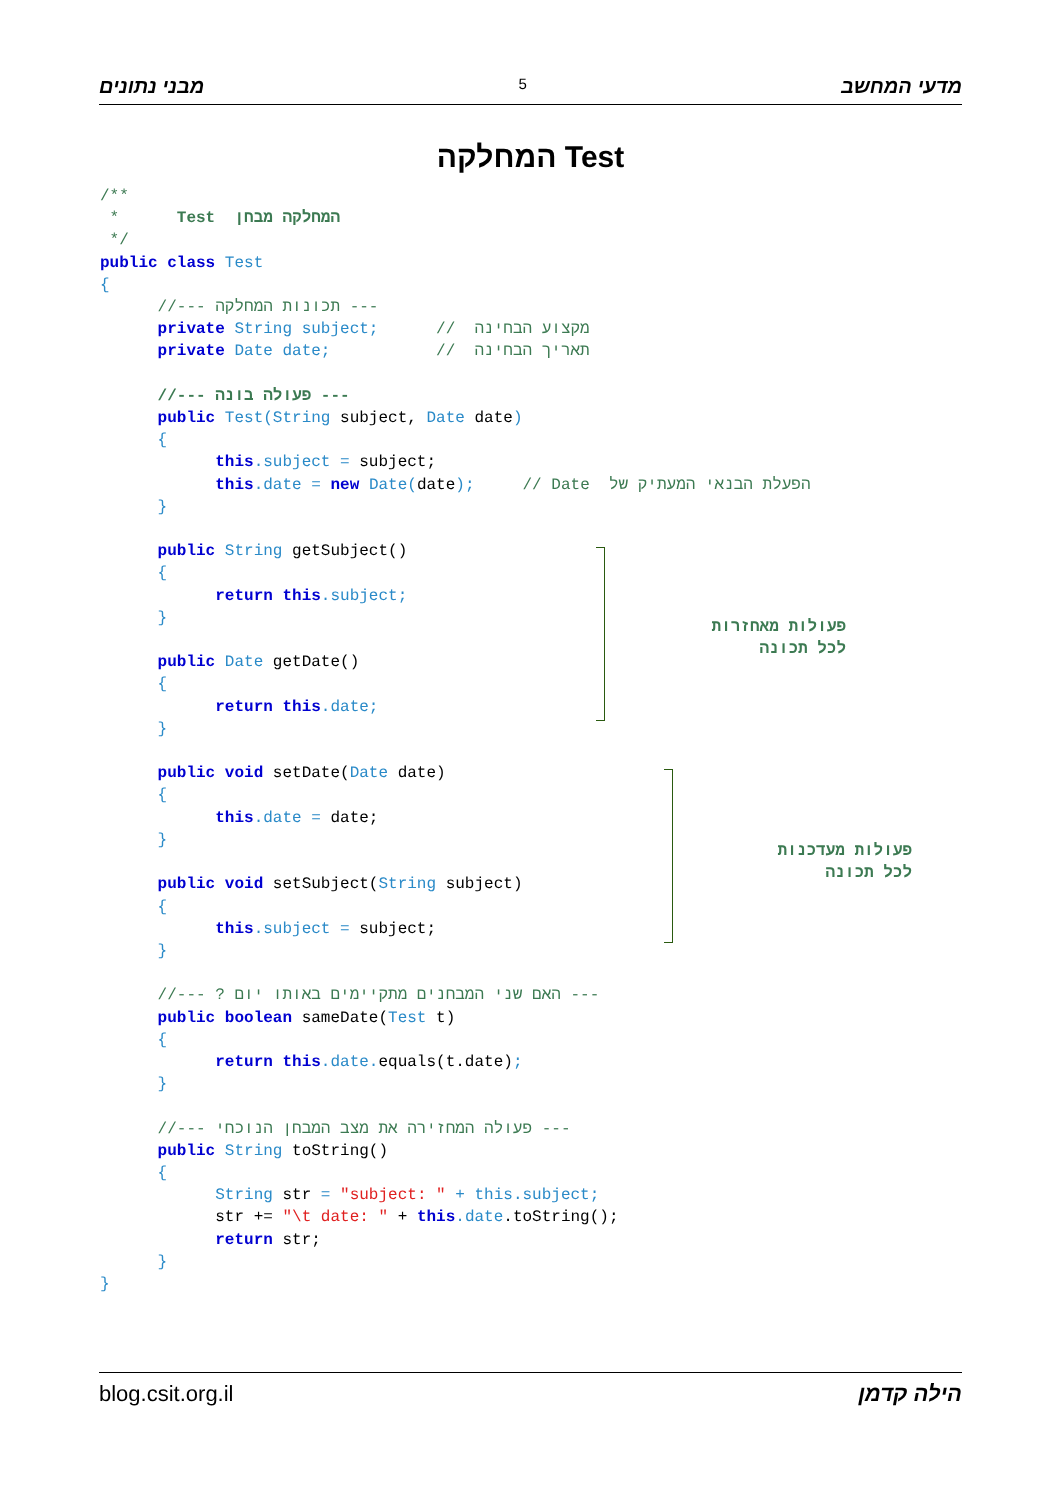מבני נתונים 5 מדעי המחשב
המחלקה Test
/**
 *      Test  המחלקה מבחן
 */
public class Test
{
      //--- תכונות המחלקה ---
      private String subject;      //  מקצוע הבחינה
      private Date date;           //  תאריך הבחינה

      //--- פעולה בונה ---
      public Test(String subject, Date date)
      {
            this.subject = subject;
            this.date = new Date(date);     // Date  הפעלת הבנאי המעתיק של
      }

      public String getSubject()
      {
            return this.subject;
      }

      public Date getDate()
      {
            return this.date;
      }

      public void setDate(Date date)
      {
            this.date = date;
      }

      public void setSubject(String subject)
      {
            this.subject = subject;
      }

      //--- ? האם שני המבחנים מתקיימים באותו יום ---
      public boolean sameDate(Test t)
      {
            return this.date. equals(t.date);
      }

      //--- פעולה המחזירה את מצב המבחן הנוכחי ---
      public String toString()
      {
            String str = "subject: " + this.subject;
            str += "\t date: " + this.date.toString();
            return str;
      }
}
פעולות מאחזרות
לכל תכונה
פעולות מעדכנות
לכל תכונה
blog.csit.org.il הילה קדמן